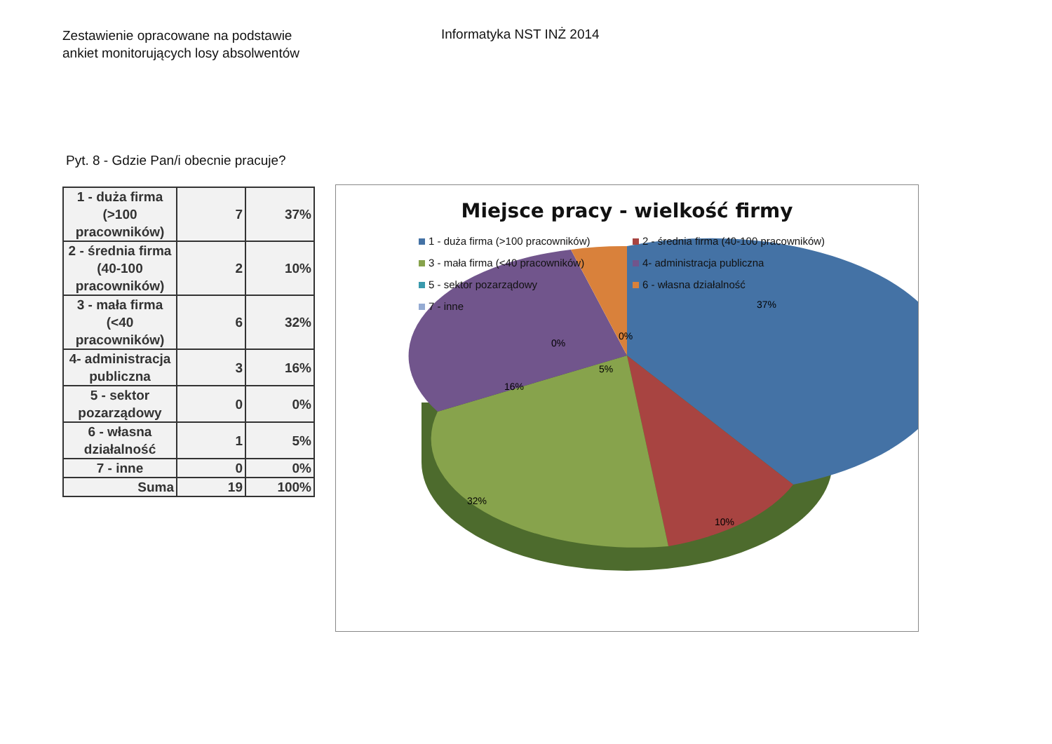Zestawienie opracowane na podstawie
ankiet monitorujących losy absolwentów
Informatyka NST INŻ 2014
Pyt. 8 - Gdzie Pan/i obecnie pracuje?
| 1 - duża firma (>100 pracowników) | 7 | 37% |
| 2 - średnia firma (40-100 pracowników) | 2 | 10% |
| 3 - mała firma (<40 pracowników) | 6 | 32% |
| 4- administracja publiczna | 3 | 16% |
| 5 - sektor pozarządowy | 0 | 0% |
| 6 - własna działalność | 1 | 5% |
| 7 - inne | 0 | 0% |
| Suma | 19 | 100% |
37%
10%
32%
16%
5%
0%
0%
Miejsce pracy - wielkość firmy
1 - duża firma (>100 pracowników)
2 - średnia firma (40-100 pracowników)
3 - mała firma (<40 pracowników)
4- administracja publiczna
5 - sektor pozarządowy
6 - własna działalność
7 - inne